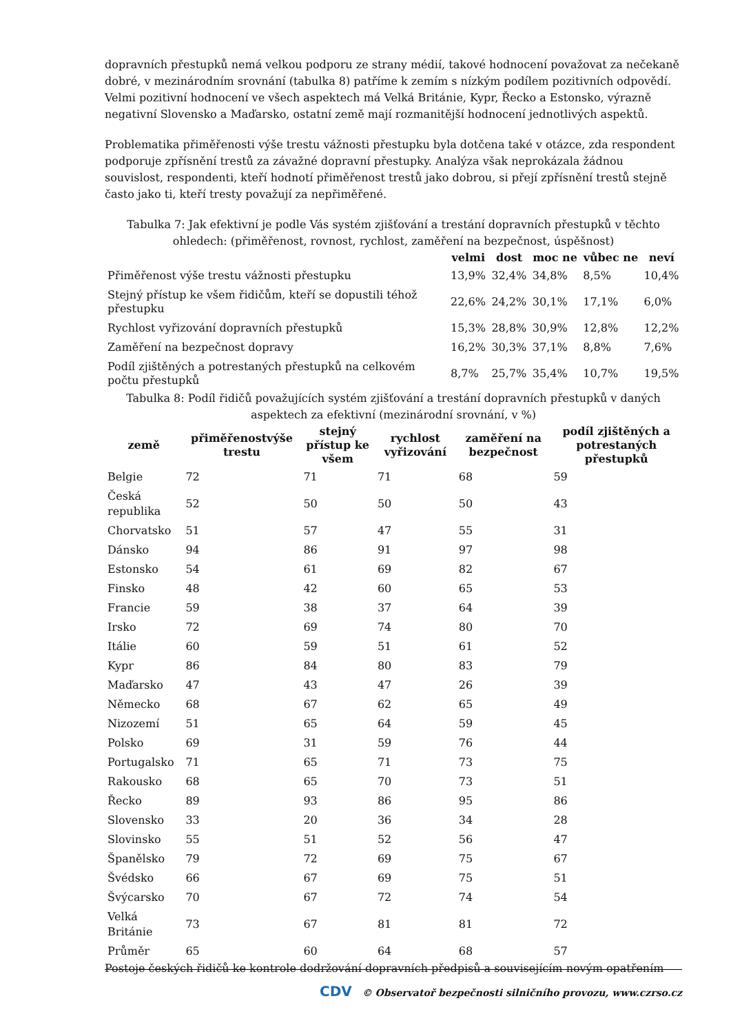dopravních přestupků nemá velkou podporu ze strany médií, takové hodnocení považovat za nečekaně dobré, v mezinárodním srovnání (tabulka 8) patříme k zemím s nízkým podílem pozitivních odpovědí. Velmi pozitivní hodnocení ve všech aspektech má Velká Británie, Kypr, Řecko a Estonsko, výrazně negativní Slovensko a Maďarsko, ostatní země mají rozmanitější hodnocení jednotlivých aspektů.
Problematika přiměřenosti výše trestu vážnosti přestupku byla dotčena také v otázce, zda respondent podporuje zpřísnění trestů za závažné dopravní přestupky. Analýza však neprokázala žádnou souvislost, respondenti, kteří hodnotí přiměřenost trestů jako dobrou, si přejí zpřísnění trestů stejně často jako ti, kteří tresty považují za nepřiměřené.
Tabulka 7: Jak efektivní je podle Vás systém zjišťování a trestání dopravních přestupků v těchto ohledech: (přiměřenost, rovnost, rychlost, zaměření na bezpečnost, úspěšnost)
| | velmi | dost | moc ne | vůbec ne | neví |
| --- | --- | --- | --- | --- | --- |
| Přiměřenost výše trestu vážnosti přestupku | 13,9% | 32,4% | 34,8% | 8,5% | 10,4% |
| Stejný přístup ke všem řidičům, kteří se dopustili téhož přestupku | 22,6% | 24,2% | 30,1% | 17,1% | 6,0% |
| Rychlost vyřizování dopravních přestupků | 15,3% | 28,8% | 30,9% | 12,8% | 12,2% |
| Zaměření na bezpečnost dopravy | 16,2% | 30,3% | 37,1% | 8,8% | 7,6% |
| Podíl zjištěných a potrestaných přestupků na celkovém počtu přestupků | 8,7% | 25,7% | 35,4% | 10,7% | 19,5% |
Tabulka 8: Podíl řidičů považujících systém zjišťování a trestání dopravních přestupků v daných aspektech za efektivní (mezinárodní srovnání, v %)
| země | přiměřenostvýše trestu | stejný přístup ke všem | rychlost vyřizování | zaměření na bezpečnost | podíl zjištěných a potrestaných přestupků |
| --- | --- | --- | --- | --- | --- |
| Belgie | 72 | 71 | 71 | 68 | 59 |
| Česká republika | 52 | 50 | 50 | 50 | 43 |
| Chorvatsko | 51 | 57 | 47 | 55 | 31 |
| Dánsko | 94 | 86 | 91 | 97 | 98 |
| Estonsko | 54 | 61 | 69 | 82 | 67 |
| Finsko | 48 | 42 | 60 | 65 | 53 |
| Francie | 59 | 38 | 37 | 64 | 39 |
| Irsko | 72 | 69 | 74 | 80 | 70 |
| Itálie | 60 | 59 | 51 | 61 | 52 |
| Kypr | 86 | 84 | 80 | 83 | 79 |
| Maďarsko | 47 | 43 | 47 | 26 | 39 |
| Německo | 68 | 67 | 62 | 65 | 49 |
| Nizozemí | 51 | 65 | 64 | 59 | 45 |
| Polsko | 69 | 31 | 59 | 76 | 44 |
| Portugalsko | 71 | 65 | 71 | 73 | 75 |
| Rakousko | 68 | 65 | 70 | 73 | 51 |
| Řecko | 89 | 93 | 86 | 95 | 86 |
| Slovensko | 33 | 20 | 36 | 34 | 28 |
| Slovinsko | 55 | 51 | 52 | 56 | 47 |
| Španělsko | 79 | 72 | 69 | 75 | 67 |
| Švédsko | 66 | 67 | 69 | 75 | 51 |
| Švýcarsko | 70 | 67 | 72 | 74 | 54 |
| Velká Británie | 73 | 67 | 81 | 81 | 72 |
| Průměr | 65 | 60 | 64 | 68 | 57 |
Postoje českých řidičů ke kontrole dodržování dopravních předpisů a souvisejícím novým opatřením
CDV © Observatoř bezpečnosti silničního provozu, www.czrso.cz